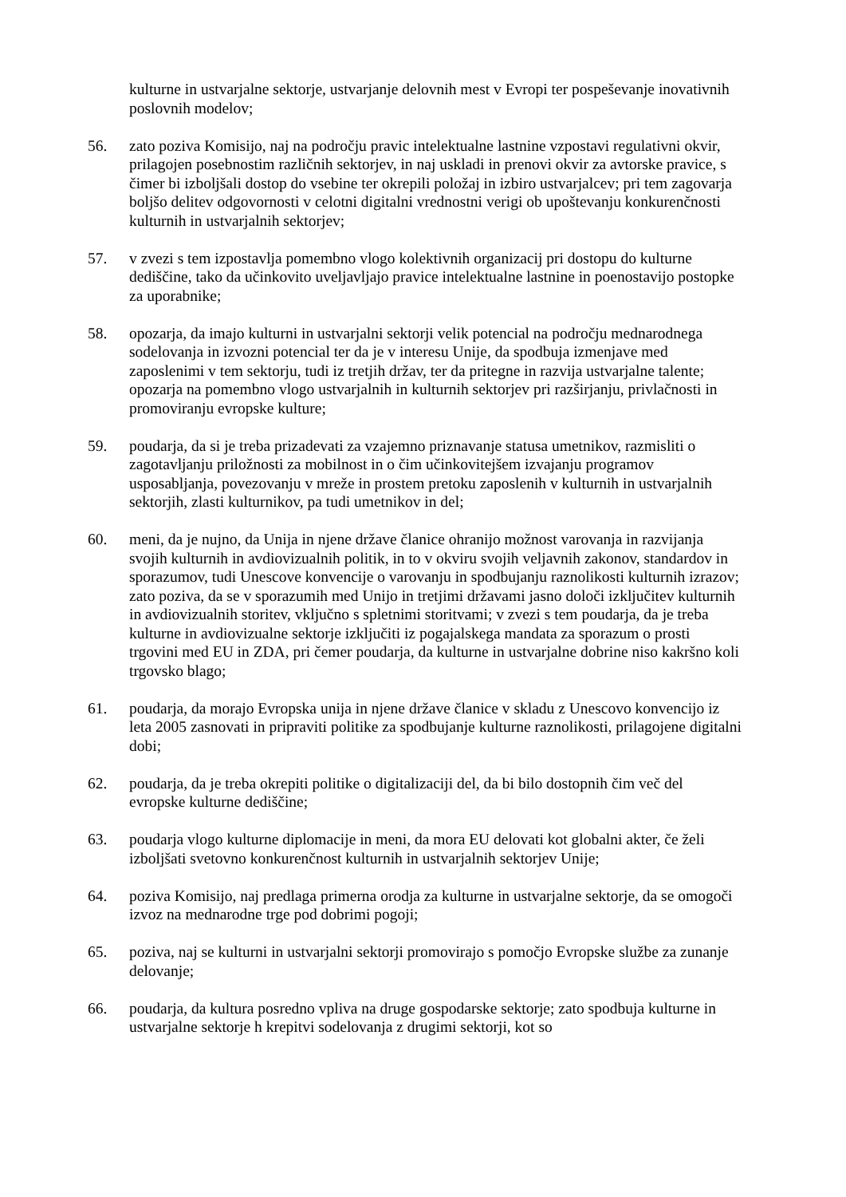kulturne in ustvarjalne sektorje, ustvarjanje delovnih mest v Evropi ter pospeševanje inovativnih poslovnih modelov;
56. zato poziva Komisijo, naj na področju pravic intelektualne lastnine vzpostavi regulativni okvir, prilagojen posebnostim različnih sektorjev, in naj uskladi in prenovi okvir za avtorske pravice, s čimer bi izboljšali dostop do vsebine ter okrepili položaj in izbiro ustvarjalcev; pri tem zagovarja boljšo delitev odgovornosti v celotni digitalni vrednostni verigi ob upoštevanju konkurenčnosti kulturnih in ustvarjalnih sektorjev;
57. v zvezi s tem izpostavlja pomembno vlogo kolektivnih organizacij pri dostopu do kulturne dediščine, tako da učinkovito uveljavljajo pravice intelektualne lastnine in poenostavijo postopke za uporabnike;
58. opozarja, da imajo kulturni in ustvarjalni sektorji velik potencial na področju mednarodnega sodelovanja in izvozni potencial ter da je v interesu Unije, da spodbuja izmenjave med zaposlenimi v tem sektorju, tudi iz tretjih držav, ter da pritegne in razvija ustvarjalne talente; opozarja na pomembno vlogo ustvarjalnih in kulturnih sektorjev pri razširjanju, privlačnosti in promoviranju evropske kulture;
59. poudarja, da si je treba prizadevati za vzajemno priznavanje statusa umetnikov, razmisliti o zagotavljanju priložnosti za mobilnost in o čim učinkovitejšem izvajanju programov usposabljanja, povezovanju v mreže in prostem pretoku zaposlenih v kulturnih in ustvarjalnih sektorjih, zlasti kulturnikov, pa tudi umetnikov in del;
60. meni, da je nujno, da Unija in njene države članice ohranijo možnost varovanja in razvijanja svojih kulturnih in avdiovizualnih politik, in to v okviru svojih veljavnih zakonov, standardov in sporazumov, tudi Unescove konvencije o varovanju in spodbujanju raznolikosti kulturnih izrazov; zato poziva, da se v sporazumih med Unijo in tretjimi državami jasno določi izključitev kulturnih in avdiovizualnih storitev, vključno s spletnimi storitvami; v zvezi s tem poudarja, da je treba kulturne in avdiovizualne sektorje izključiti iz pogajalskega mandata za sporazum o prosti trgovini med EU in ZDA, pri čemer poudarja, da kulturne in ustvarjalne dobrine niso kakršno koli trgovsko blago;
61. poudarja, da morajo Evropska unija in njene države članice v skladu z Unescovo konvencijo iz leta 2005 zasnovati in pripraviti politike za spodbujanje kulturne raznolikosti, prilagojene digitalni dobi;
62. poudarja, da je treba okrepiti politike o digitalizaciji del, da bi bilo dostopnih čim več del evropske kulturne dediščine;
63. poudarja vlogo kulturne diplomacije in meni, da mora EU delovati kot globalni akter, če želi izboljšati svetovno konkurenčnost kulturnih in ustvarjalnih sektorjev Unije;
64. poziva Komisijo, naj predlaga primerna orodja za kulturne in ustvarjalne sektorje, da se omogoči izvoz na mednarodne trge pod dobrimi pogoji;
65. poziva, naj se kulturni in ustvarjalni sektorji promovirajo s pomočjo Evropske službe za zunanje delovanje;
66. poudarja, da kultura posredno vpliva na druge gospodarske sektorje; zato spodbuja kulturne in ustvarjalne sektorje h krepitvi sodelovanja z drugimi sektorji, kot so